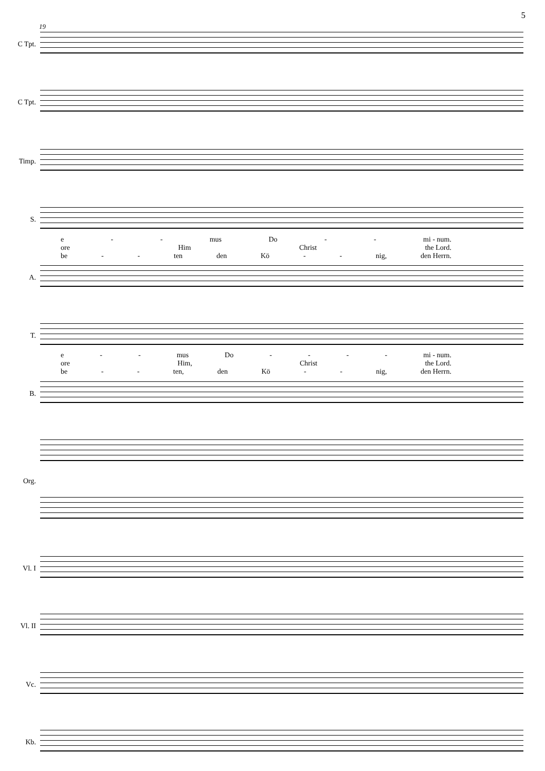5
19
C Tpt.
C Tpt.
Timp.
S.
e - - mus Do - - mi - num.
ore Him Christ the Lord.
be - - ten den Kö - - nig, den Herrn.
A.
T.
e - - mus Do - - - - mi - num.
ore Him, Christ the Lord.
be - - ten, den Kö - - nig, den Herrn.
B.
Org.
Vl. I
Vl. II
Vc.
Kb.